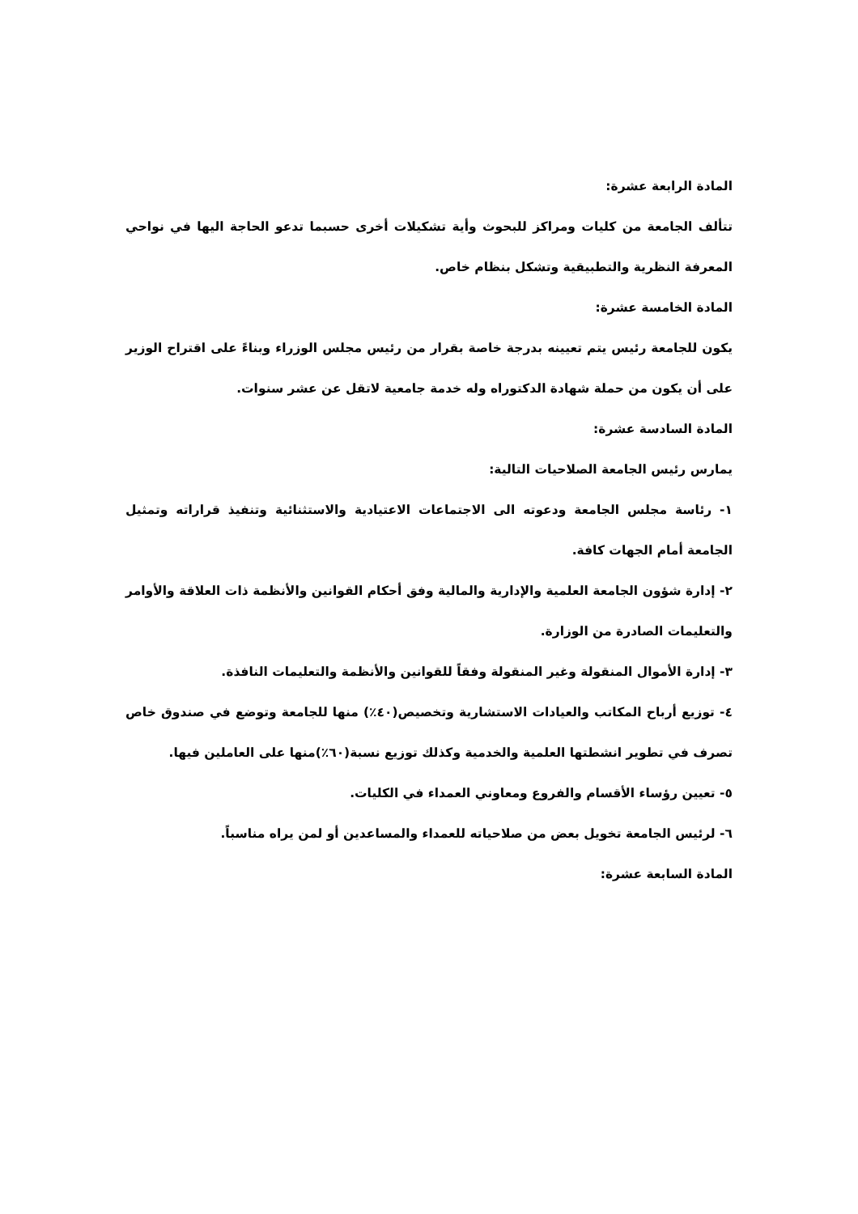المادة الرابعة عشرة:
تتألف الجامعة من كليات ومراكز للبحوث وأية تشكيلات أخرى حسبما تدعو الحاجة اليها في نواحي المعرفة النظرية والتطبيقية وتشكل بنظام خاص.
المادة الخامسة عشرة:
يكون للجامعة رئيس يتم تعيينه بدرجة خاصة بقرار من رئيس مجلس الوزراء وبناءً على اقتراح الوزير على أن يكون من حملة شهادة الدكتوراه وله خدمة جامعية لاتقل عن عشر سنوات.
المادة السادسة عشرة:
يمارس رئيس الجامعة الصلاحيات التالية:
١- رئاسة مجلس الجامعة ودعوته الى الاجتماعات الاعتيادية والاستثنائية وتنفيذ قراراته وتمثيل الجامعة أمام الجهات كافة.
٢- إدارة شؤون الجامعة العلمية والإدارية والمالية وفق أحكام القوانين والأنظمة ذات العلاقة والأوامر والتعليمات الصادرة من الوزارة.
٣- إدارة الأموال المنقولة وغير المنقولة وفقاً للقوانين والأنظمة والتعليمات النافذة.
٤- توزيع أرباح المكاتب والعيادات الاستشارية وتخصيص(٤٠٪) منها للجامعة وتوضع في صندوق خاص تصرف في تطوير انشطتها العلمية والخدمية وكذلك توزيع نسبة(٦٠٪)منها على العاملين فيها.
٥- تعيين رؤساء الأقسام والفروع ومعاوني العمداء في الكليات.
٦- لرئيس الجامعة تخويل بعض من صلاحياته للعمداء والمساعدين أو لمن يراه مناسباً.
المادة السابعة عشرة: